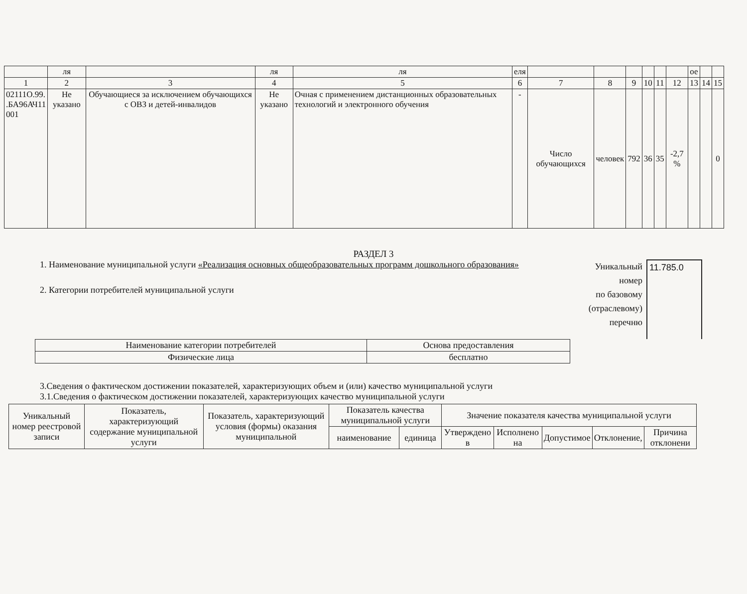| | ля | | ля | ля | еля | | | | | | | ое | | |
| 1 | 2 | 3 | 4 | 5 | 6 | 7 | 8 | 9 | 10 | 11 | 12 | 13 | 14 | 15 |
| 02111О.99. .БА96АЧ11 001 | Не указано | Обучающиеся за исключением обучающихся с ОВЗ и детей-инвалидов | Не указано | Очная с применением дистанционных образовательных технологий и электронного обучения | - | Число обучающихся | человек | 792 | 36 | 35 | -2,7 % | | | 0 |
РАЗДЕЛ 3
1. Наименование муниципальной услуги «Реализация основных общеобразовательных программ дошкольного образования»
2. Категории потребителей муниципальной услуги
Уникальный
номер
по базовому
(отраслевому)
перечню
11.785.0
| Наименование категории потребителей | Основа предоставления |
| Физические лица | бесплатно |
3.Сведения о фактическом достижении показателей, характеризующих объем и (или) качество муниципальной услуги
3.1.Сведения о фактическом достижении показателей, характеризующих качество муниципальной услуги
| Уникальный номер реестровой записи | Показатель, характеризующий содержание муниципальной услуги | Показатель, характеризующий условия (формы) оказания муниципальной | Показатель качества муниципальной услуги | | Значение показателя качества муниципальной услуги | | | | |
| --- | --- | --- | --- | --- | --- | --- | --- | --- | --- |
| | | | наименование | единица | Утверждено в | Исполнено на | Допустимое | Отклонение, | Причина отклонени |